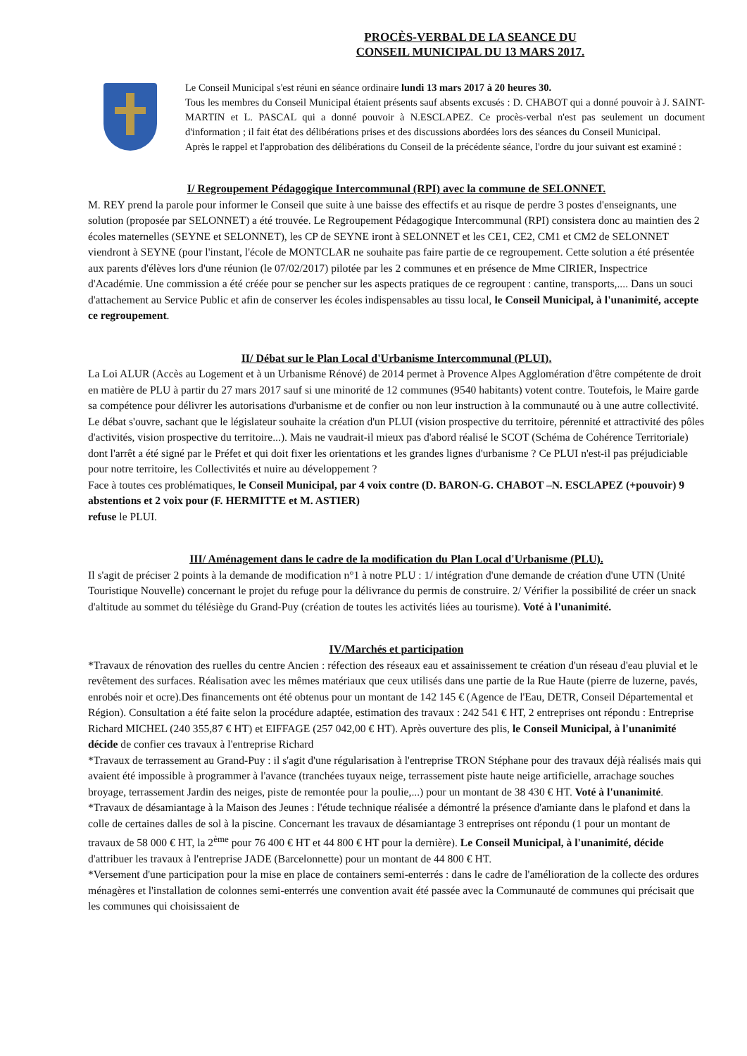PROCÈS-VERBAL DE LA SEANCE DU
CONSEIL MUNICIPAL DU 13 MARS 2017.
Le Conseil Municipal s'est réuni en séance ordinaire lundi 13 mars 2017 à 20 heures 30.
Tous les membres du Conseil Municipal étaient présents sauf absents excusés : D. CHABOT qui a donné pouvoir à J. SAINT-MARTIN et L. PASCAL qui a donné pouvoir à N.ESCLAPEZ. Ce procès-verbal n'est pas seulement un document d'information ; il fait état des délibérations prises et des discussions abordées lors des séances du Conseil Municipal.
Après le rappel et l'approbation des délibérations du Conseil de la précédente séance, l'ordre du jour suivant est examiné :
I/ Regroupement Pédagogique Intercommunal (RPI) avec la commune de SELONNET.
M. REY prend la parole pour informer le Conseil que suite à une baisse des effectifs et au risque de perdre 3 postes d'enseignants, une solution (proposée par SELONNET) a été trouvée. Le Regroupement Pédagogique Intercommunal (RPI) consistera donc au maintien des 2 écoles maternelles (SEYNE et SELONNET), les CP de SEYNE iront à SELONNET et les CE1, CE2, CM1 et CM2 de SELONNET viendront à SEYNE (pour l'instant, l'école de MONTCLAR ne souhaite pas faire partie de ce regroupement. Cette solution a été présentée aux parents d'élèves lors d'une réunion (le 07/02/2017) pilotée par les 2 communes et en présence de Mme CIRIER, Inspectrice d'Académie. Une commission a été créée pour se pencher sur les aspects pratiques de ce regroupent : cantine, transports,.... Dans un souci d'attachement au Service Public et afin de conserver les écoles indispensables au tissu local, le Conseil Municipal, à l'unanimité, accepte ce regroupement.
II/ Débat sur le Plan Local d'Urbanisme Intercommunal (PLUI).
La Loi ALUR (Accès au Logement et à un Urbanisme Rénové) de 2014 permet à Provence Alpes Agglomération d'être compétente de droit en matière de PLU à partir du 27 mars 2017 sauf si une minorité de 12 communes (9540 habitants) votent contre. Toutefois, le Maire garde sa compétence pour délivrer les autorisations d'urbanisme et de confier ou non leur instruction à la communauté ou à une autre collectivité. Le débat s'ouvre, sachant que le législateur souhaite la création d'un PLUI (vision prospective du territoire, pérennité et attractivité des pôles d'activités, vision prospective du territoire...). Mais ne vaudrait-il mieux pas d'abord réalisé le SCOT (Schéma de Cohérence Territoriale) dont l'arrêt a été signé par le Préfet et qui doit fixer les orientations et les grandes lignes d'urbanisme ? Ce PLUI n'est-il pas préjudiciable pour notre territoire, les Collectivités et nuire au développement ?
Face à toutes ces problématiques, le Conseil Municipal, par 4 voix contre (D. BARON-G. CHABOT –N. ESCLAPEZ (+pouvoir) 9 abstentions et 2 voix pour (F. HERMITTE et M. ASTIER)
refuse le PLUI.
III/ Aménagement dans le cadre de la modification du Plan Local d'Urbanisme (PLU).
Il s'agit de préciser 2 points à la demande de modification n°1 à notre PLU : 1/ intégration d'une demande de création d'une UTN (Unité Touristique Nouvelle) concernant le projet du refuge pour la délivrance du permis de construire. 2/ Vérifier la possibilité de créer un snack d'altitude au sommet du télésiège du Grand-Puy (création de toutes les activités liées au tourisme). Voté à l'unanimité.
IV/Marchés et participation
*Travaux de rénovation des ruelles du centre Ancien : réfection des réseaux eau et assainissement te création d'un réseau d'eau pluvial et le revêtement des surfaces. Réalisation avec les mêmes matériaux que ceux utilisés dans une partie de la Rue Haute (pierre de luzerne, pavés, enrobés noir et ocre).Des financements ont été obtenus pour un montant de 142 145 € (Agence de l'Eau, DETR, Conseil Départemental et Région). Consultation a été faite selon la procédure adaptée, estimation des travaux : 242 541 € HT, 2 entreprises ont répondu : Entreprise Richard MICHEL (240 355,87 € HT) et EIFFAGE (257 042,00 € HT). Après ouverture des plis, le Conseil Municipal, à l'unanimité décide de confier ces travaux à l'entreprise Richard
*Travaux de terrassement au Grand-Puy : il s'agit d'une régularisation à l'entreprise TRON Stéphane pour des travaux déjà réalisés mais qui avaient été impossible à programmer à l'avance (tranchées tuyaux neige, terrassement piste haute neige artificielle, arrachage souches broyage, terrassement Jardin des neiges, piste de remontée pour la poulie,...) pour un montant de 38 430 € HT. Voté à l'unanimité.
*Travaux de désamiantage à la Maison des Jeunes : l'étude technique réalisée a démontré la présence d'amiante dans le plafond et dans la colle de certaines dalles de sol à la piscine. Concernant les travaux de désamiantage 3 entreprises ont répondu (1 pour un montant de travaux de 58 000 € HT, la 2<sup>ème</sup> pour 76 400 € HT et 44 800 € HT pour la dernière). Le Conseil Municipal, à l'unanimité, décide d'attribuer les travaux à l'entreprise JADE (Barcelonnette) pour un montant de 44 800 € HT.
*Versement d'une participation pour la mise en place de containers semi-enterrés : dans le cadre de l'amélioration de la collecte des ordures ménagères et l'installation de colonnes semi-enterrés une convention avait été passée avec la Communauté de communes qui précisait que les communes qui choisissaient de